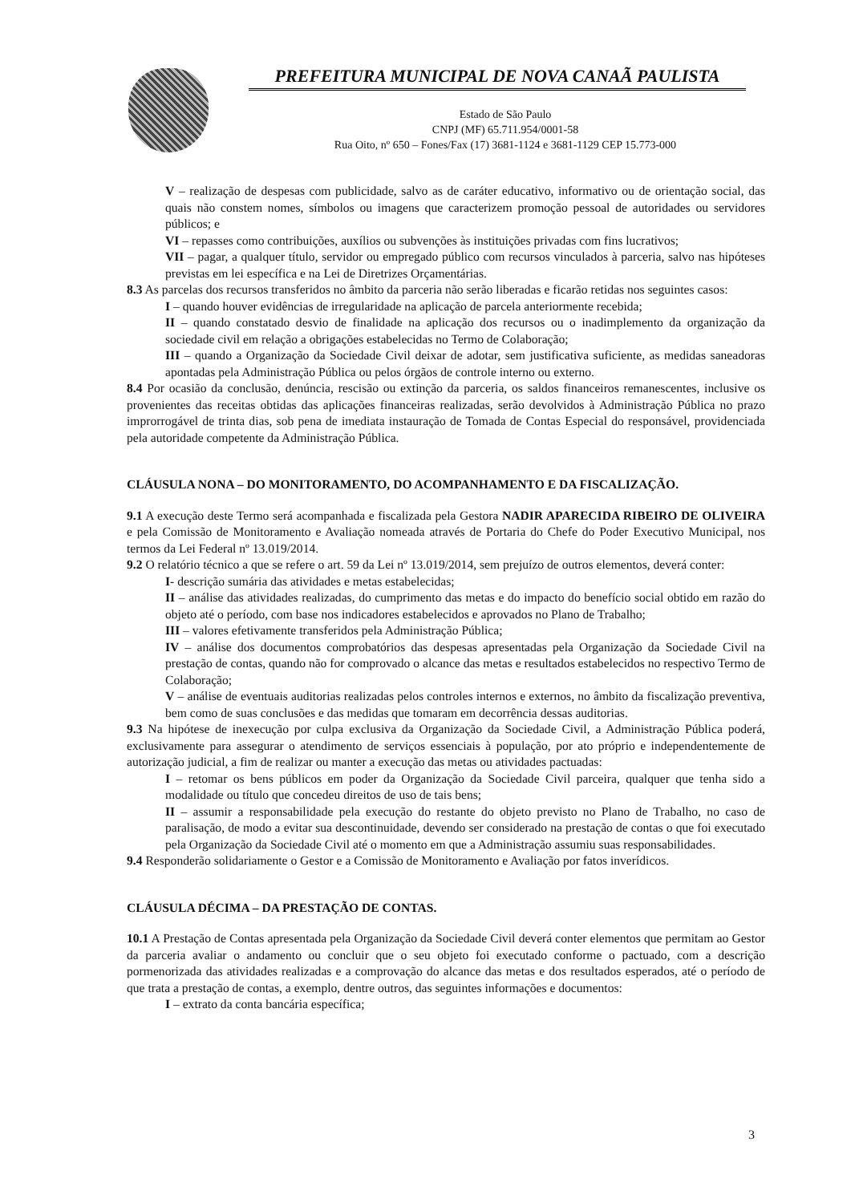PREFEITURA MUNICIPAL DE NOVA CANAÃ PAULISTA
Estado de São Paulo
CNPJ (MF) 65.711.954/0001-58
Rua Oito, nº 650 – Fones/Fax (17) 3681-1124 e 3681-1129 CEP 15.773-000
V – realização de despesas com publicidade, salvo as de caráter educativo, informativo ou de orientação social, das quais não constem nomes, símbolos ou imagens que caracterizem promoção pessoal de autoridades ou servidores públicos; e
VI – repasses como contribuições, auxílios ou subvenções às instituições privadas com fins lucrativos;
VII – pagar, a qualquer título, servidor ou empregado público com recursos vinculados à parceria, salvo nas hipóteses previstas em lei específica e na Lei de Diretrizes Orçamentárias.
8.3 As parcelas dos recursos transferidos no âmbito da parceria não serão liberadas e ficarão retidas nos seguintes casos:
I – quando houver evidências de irregularidade na aplicação de parcela anteriormente recebida;
II – quando constatado desvio de finalidade na aplicação dos recursos ou o inadimplemento da organização da sociedade civil em relação a obrigações estabelecidas no Termo de Colaboração;
III – quando a Organização da Sociedade Civil deixar de adotar, sem justificativa suficiente, as medidas saneadoras apontadas pela Administração Pública ou pelos órgãos de controle interno ou externo.
8.4 Por ocasião da conclusão, denúncia, rescisão ou extinção da parceria, os saldos financeiros remanescentes, inclusive os provenientes das receitas obtidas das aplicações financeiras realizadas, serão devolvidos à Administração Pública no prazo improrrogável de trinta dias, sob pena de imediata instauração de Tomada de Contas Especial do responsável, providenciada pela autoridade competente da Administração Pública.
CLÁUSULA NONA – DO MONITORAMENTO, DO ACOMPANHAMENTO E DA FISCALIZAÇÃO.
9.1 A execução deste Termo será acompanhada e fiscalizada pela Gestora NADIR APARECIDA RIBEIRO DE OLIVEIRA e pela Comissão de Monitoramento e Avaliação nomeada através de Portaria do Chefe do Poder Executivo Municipal, nos termos da Lei Federal nº 13.019/2014.
9.2 O relatório técnico a que se refere o art. 59 da Lei nº 13.019/2014, sem prejuízo de outros elementos, deverá conter:
I- descrição sumária das atividades e metas estabelecidas;
II – análise das atividades realizadas, do cumprimento das metas e do impacto do benefício social obtido em razão do objeto até o período, com base nos indicadores estabelecidos e aprovados no Plano de Trabalho;
III – valores efetivamente transferidos pela Administração Pública;
IV – análise dos documentos comprobatórios das despesas apresentadas pela Organização da Sociedade Civil na prestação de contas, quando não for comprovado o alcance das metas e resultados estabelecidos no respectivo Termo de Colaboração;
V – análise de eventuais auditorias realizadas pelos controles internos e externos, no âmbito da fiscalização preventiva, bem como de suas conclusões e das medidas que tomaram em decorrência dessas auditorias.
9.3 Na hipótese de inexecução por culpa exclusiva da Organização da Sociedade Civil, a Administração Pública poderá, exclusivamente para assegurar o atendimento de serviços essenciais à população, por ato próprio e independentemente de autorização judicial, a fim de realizar ou manter a execução das metas ou atividades pactuadas:
I – retomar os bens públicos em poder da Organização da Sociedade Civil parceira, qualquer que tenha sido a modalidade ou título que concedeu direitos de uso de tais bens;
II – assumir a responsabilidade pela execução do restante do objeto previsto no Plano de Trabalho, no caso de paralisação, de modo a evitar sua descontinuidade, devendo ser considerado na prestação de contas o que foi executado pela Organização da Sociedade Civil até o momento em que a Administração assumiu suas responsabilidades.
9.4 Responderão solidariamente o Gestor e a Comissão de Monitoramento e Avaliação por fatos inverídicos.
CLÁUSULA DÉCIMA – DA PRESTAÇÃO DE CONTAS.
10.1 A Prestação de Contas apresentada pela Organização da Sociedade Civil deverá conter elementos que permitam ao Gestor da parceria avaliar o andamento ou concluir que o seu objeto foi executado conforme o pactuado, com a descrição pormenorizada das atividades realizadas e a comprovação do alcance das metas e dos resultados esperados, até o período de que trata a prestação de contas, a exemplo, dentre outros, das seguintes informações e documentos:
I – extrato da conta bancária específica;
3